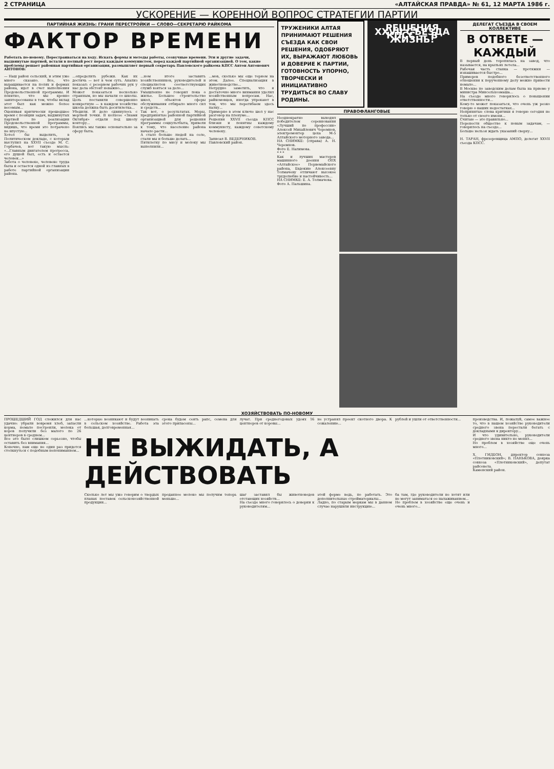2 СТРАНИЦА «АЛТАЙСКАЯ ПРАВДА» № 61, 12 МАРТА 1986 г.
УСКОРЕНИЕ — КОРЕННОЙ ВОПРОС СТРАТЕГИИ ПАРТИИ
ПАРТИЙНАЯ ЖИЗНЬ: ГРАНИ ПЕРЕСТРОЙКИ — СЛОВО—СЕКРЕТАРЮ РАЙКОМА
ФАКТОР ВРЕМЕНИ
Работать по-новому. Перестраиваться на ходу. Искать формы и методы работы, созвучные времени. Эти и другие задачи, выдвинутые партией, встали в полный рост перед каждым коммунистом, перед каждой партийной организацией. О том, какие проблемы решает районная партийная организация, размышляет первый секретарь Павловского райкома КПСС Антон Антонович АНТОНОВ:
— Наш район сельский, и этим уже много сказано. Все, что выращивается на полях и фермах района, идет в счет выполнения Продовольственной программы. И понятно, что мы кровно заинтересованы в том, чтобы вклад этот был как можно более весомым...
Оценивая критически прошедшее время с позиции задач, выдвинутых партией по реализации Продовольственной программы, видишь, что время это потрачено не впустую...
Хотел бы выделить, в Политическом докладе, с которым выступил на XXVII съезде М. С. Горбачев, вот такую мысль: «...Главным двигателем прогресса, его душой был, есть и остается человек...»
Забота о человеке, человеке труда была и остается одной из главных в работе партийной организации района.
...определить рубежи. Как их достичь — вот в чем суть. Анализ показал: с резервом рабочих рук у нас дела обстоят неважно...
Может показаться несколько странным, но мы начали со школы. Цель поставили совершенно конкретную — в каждом хозяйстве школа должна быть десятилетка...
Убедили. И дело сдвинулось с мертвой точки. В колхозе «Знамя Октября» отдали под школу контору...
Взялись мы также основательно за сферу быта.
...ном итоге заставить хозяйственников, руководителей и специалистов соответствующих служб взяться за дело...
Умышленно не говорил пока о жилье. Большое строительство школ, объектов сферы обслуживания отбирало много сил и средств...
Так вот, о результатах. Меры, предпринятые районной партийной организацией для решения программы соцкультбыта, привели к тому, что население района начало расти...
А стало больше людей на селе, стали мы и больше делать...
Пятилетку по мясу и молоку мы выполнили...
...мов, сколько мы еще теряем на этом. Далее. Специализация в животноводстве...
Нетрудно заметить, что я достаточно много внимания уделил хозяйственным вопросам. Нас, райкомовцев, иногда упрекают в том, что мы перегибаем здесь палку...
Примерно в этом ключе шел у нас разговор на пленуме...
Решения XXVII съезда КПСС близки и понятны каждому коммунисту, каждому советскому человеку.
Записал В. ВЕДЕРНИКОВ.
Павловский район.
ТРУЖЕНИКИ АЛТАЯ ПРИНИМАЮТ РЕШЕНИЯ СЪЕЗДА КАК СВОИ РЕШЕНИЯ, ОДОБРЯЮТ ИХ, ВЫРАЖАЮТ ЛЮБОВЬ И ДОВЕРИЕ К ПАРТИИ, ГОТОВНОСТЬ УПОРНО, ТВОРЧЕСКИ И ИНИЦИАТИВНО ТРУДИТЬСЯ ВО СЛАВУ РОДИНЫ.
РЕШЕНИЯ XXVII СЪЕЗДА КПСС — В ЖИЗНЬ!
ПРАВОФЛАНГОВЫЕ
Неоднократно выходил победителем соревнования «Лучший по профессии» Алексей Михайлович Черемнов, электромонтер цеха М-5 Алтайского моторного завода...
НА СНИМКЕ: (справа) А. Н. Черемнов.
Фото Е. Налимова.
* * *
Как и лучших мастеров машинного доения ОПХ «Алтайское» Первомайского района, Евдокию Алексеевну Толмачеву отличают высокое трудолюбие и настойчивость...
НА СНИМКЕ: Е. А. Толмачева.
Фото А. Пальшина.
ДЕЛЕГАТ СЪЕЗДА В СВОЕМ КОЛЛЕКТИВЕ
В ОТВЕТЕ — КАЖДЫЙ
В первый день торопилась на завод, что называется, на крыльях летела...
Рабочая часть станка — протяжки — изнашивается быстро...
Примеров подобного безответственного отношения к порученному делу можно привести немало...
В Москве по заводским делам была на приеме у министра Минсельхозмаша...
На съезде много говорилось о повышении ответственности...
Кому-то может показаться, что очень уж резко говорю о наших недостатках...
Непринятые слова критики я говорю сегодня не только от своего имени...
Считаю — это правильно...
Перенести общество к новым задачам, — говорилось на съезде...
Больше нельзя ждать указаний сверху...
Н. ТАРАН, фрезеровщица АМПО, делегат XXVII съезда КПСС.
ХОЗЯЙСТВОВАТЬ ПО-НОВОМУ
ПРОШЕДШИЙ ГОД сложился для нас удачно: убрали вовремя хлеб, запасли корма, немало построили, молока от коров получили без малого по 26 центнеров в среднем...
Все это было слишком серьезно, чтобы оставить без внимания...
Конечно, нам еще не один раз придется столкнуться с подобным непониманием...
...которые возникают и будут возникать в сельском хозяйстве. Работа эта большая, долговременная...
срока будем сеять рапс, семена для этого припасены...
лучат. При среднегодовых удоях 16 центнеров от коровы...
не устранял проект скотного двора. К сожалению...
рублей и ушли от ответственности...
НЕ ВЫЖИДАТЬ, А ДЕЙСТВОВАТЬ
Сколько лет мы уже говорим о твердых планах поставок сельскохозяйственной продукции...
проданное молоко мы получим теперь меньше...
шаг заставил бы животноводов отстающих хозяйств...
На съезде много говорилось о доверии к руководителям...
этой ферме ведь, по работать. Это дополнительные стройматериалы...
Ладно, по старым меркам мы в данном случае нарушили инструкцию...
ба там, где руководители не хотят или не могут заниматься ее налаживанием...
Но проблем в хозяйстве еще очень и очень много...
производства. И, пожалуй, самое важное то, что в нашем хозяйстве руководители среднего звена перестали бегать с докладными к директору...
И что удивительно, руководители среднего звена никто не менял...
Но проблем в хозяйстве еще очень много...
Х. ГИДЕОН, директор совхоза «Плотниковский»; В. ПАНЬКОВА, доярка совхоза «Плотниковский», депутат райсовета.
Каменский район.